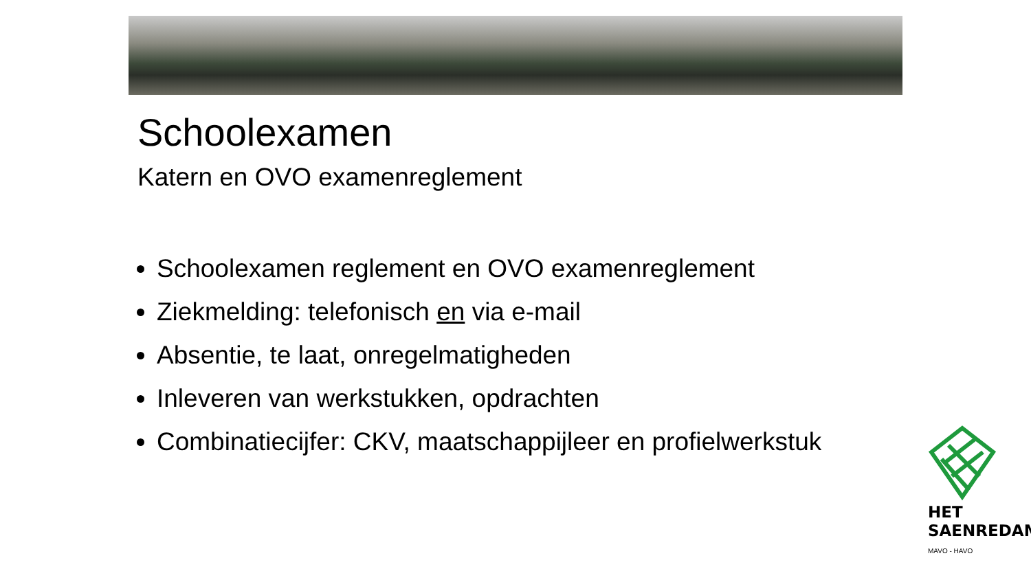Schoolexamen
Katern en OVO examenreglement
Schoolexamen reglement en OVO examenreglement
Ziekmelding: telefonisch en via e-mail
Absentie, te laat, onregelmatigheden
Inleveren van werkstukken, opdrachten
Combinatiecijfer: CKV, maatschappijleer en profielwerkstuk
HET
SAENREDAM
MAVO - HAVO